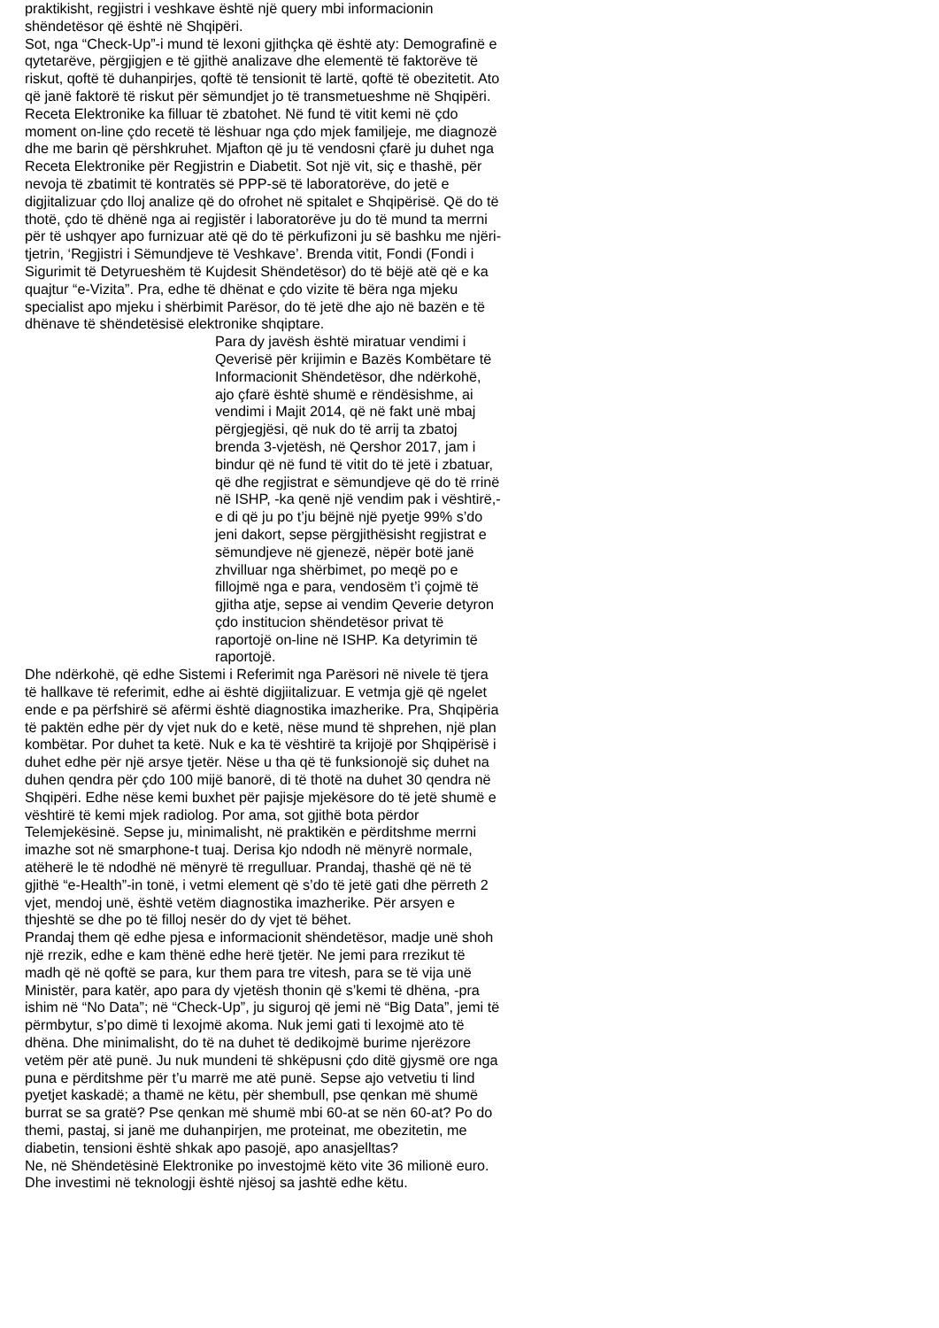praktikisht, regjistri i veshkave është një query mbi informacionin shëndetësor që është në Shqipëri.
Sot, nga “Check-Up”-i mund të lexoni gjithçka që është aty: Demografinë e qytetarëve, përgjigjen e të gjithë analizave dhe elementë të faktorëve të riskut, qoftë të duhanpirjes, qoftë të tensionit të lartë, qoftë të obezitetit. Ato që janë faktorë të riskut për sëmundjet jo të transmetueshme në Shqipëri.
Receta Elektronike ka filluar të zbatohet. Në fund të vitit kemi në çdo moment on-line çdo recetë të lëshuar nga çdo mjek familjeje, me diagnozë dhe me barin që përshkruhet. Mjafton që ju të vendosni çfarë ju duhet nga Receta Elektronike për Regjistrin e Diabetit. Sot një vit, siç e thashë, për nevoja të zbatimit të kontratës së PPP-së të laboratorëve, do jetë e digjitalizuar çdo lloj analize që do ofrohet në spitalet e Shqipërisë. Që do të thotë, çdo të dhënë nga ai regjistër i laboratorëve ju do të mund ta merrni për të ushqyer apo furnizuar atë që do të përkufizoni ju së bashku me njëri-tjetrin, ‘Regjistri i Sëmundjeve të Veshkave’. Brenda vitit, Fondi (Fondi i Sigurimit të Detyrueshëm të Kujdesit Shëndetësor) do të bëjë atë që e ka quajtur “e-Vizita”. Pra, edhe të dhënat e çdo vizite të bëra nga mjeku specialist apo mjeku i shërbimit Parësor, do të jetë dhe ajo në bazën e të dhënave të shëndetësisë elektronike shqiptare.
Para dy javësh është miratuar vendimi i Qeverisë për krijimin e Bazës Kombëtare të Informacionit Shëndetësor, dhe ndërkohë, ajo çfarë është shumë e rëndësishme, ai vendimi i Majit 2014, që në fakt unë mbaj përgjegjësi, që nuk do të arrij ta zbatoj brenda 3-vjetësh, në Qershor 2017, jam i bindur që në fund të vitit do të jetë i zbatuar, që dhe regjistrat e sëmundjeve që do të rrinë në ISHP, -ka qenë një vendim pak i vështirë,- e di që ju po t’ju bëjnë një pyetje 99% s’do jeni dakort, sepse përgjithësisht regjistrat e sëmundjeve në gjenezë, nëpër botë janë zhvilluar nga shërbimet, po meqë po e fillojmë nga e para, vendosëm t’i çojmë të gjitha atje, sepse ai vendim Qeverie detyron çdo institucion shëndetësor privat të raportojë on-line në ISHP. Ka detyrimin të raportojë.
Dhe ndërkohë, që edhe Sistemi i Referimit nga Parësori në nivele të tjera të hallkave të referimit, edhe ai është digjiitalizuar. E vetmja gjë që ngelet ende e pa përfshirë së afërmi është diagnostika imazherike. Pra, Shqipëria të paktën edhe për dy vjet nuk do e ketë, nëse mund të shprehen, një plan kombëtar. Por duhet ta ketë. Nuk e ka të vështirë ta krijojë por Shqipërisë i duhet edhe për një arsye tjetër. Nëse u tha që të funksionojë siç duhet na duhen qendra për çdo 100 mijë banorë, di të thotë na duhet 30 qendra në Shqipëri. Edhe nëse kemi buxhet për pajisje mjekësore do të jetë shumë e vështirë të kemi mjek radiolog. Por ama, sot gjithë bota përdor Telemjekësinë. Sepse ju, minimalisht, në praktikën e përditshme merrni imazhe sot në smarphone-t tuaj. Derisa kjo ndodh në mënyrë normale, atëherë le të ndodhë në mënyrë të rregulluar. Prandaj, thashë që në të gjithë “e-Health”-in tonë, i vetmi element që s’do të jetë gati dhe përreth 2 vjet, mendoj unë, është vetëm diagnostika imazherike. Për arsyen e thjeshtë se dhe po të filloj nesër do dy vjet të bëhet.
Prandaj them që edhe pjesa e informacionit shëndetësor, madje unë shoh një rrezik, edhe e kam thënë edhe herë tjetër. Ne jemi para rrezikut të madh që në qoftë se para, kur them para tre vitesh, para se të vija unë Ministër, para katër, apo para dy vjetësh thonin që s’kemi të dhëna, -pra ishim në “No Data”; në “Check-Up”, ju siguroj që jemi në “Big Data”, jemi të përmbytur, s’po dimë ti lexojmë akoma. Nuk jemi gati ti lexojmë ato të dhëna. Dhe minimalisht, do të na duhet të dedikojmë burime njerëzore vetëm për atë punë. Ju nuk mundeni të shkëpusni çdo ditë gjysmë ore nga puna e përditshme për t’u marrë me atë punë. Sepse ajo vetvetiu ti lind pyetjet kaskadë; a thamë ne këtu, për shembull, pse qenkan më shumë burrat se sa gratë? Pse qenkan më shumë mbi 60-at se nën 60-at? Po do themi, pastaj, si janë me duhanpirjen, me proteinat, me obezitetin, me diabetin, tensioni është shkak apo pasojë, apo anasjelltas?
Ne, në Shëndetësinë Elektronike po investojmë këto vite 36 milionë euro. Dhe investimi në teknologji është njësoj sa jashtë edhe këtu.